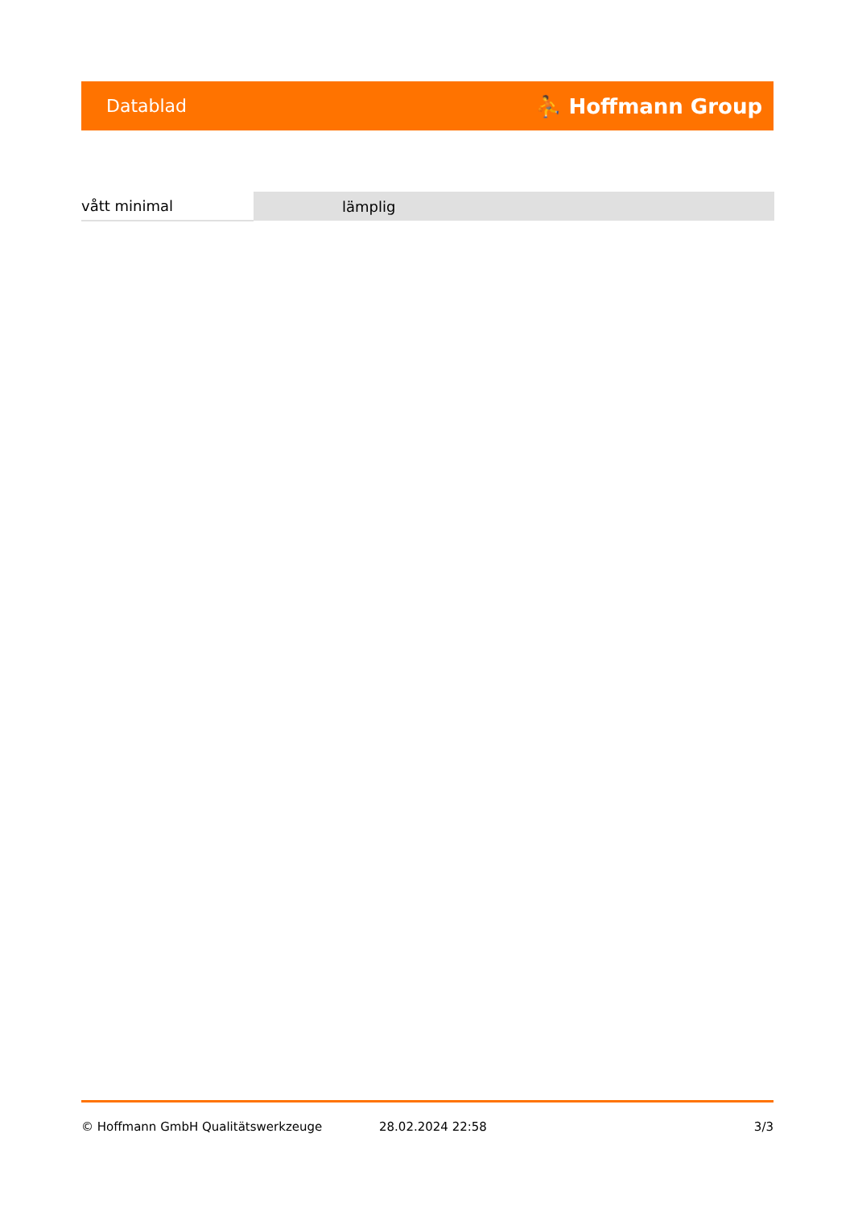Datablad ⛹ Hoffmann Group
| vått minimal | lämplig |
© Hoffmann GmbH Qualitätswerkzeuge 28.02.2024 22:58 3/3